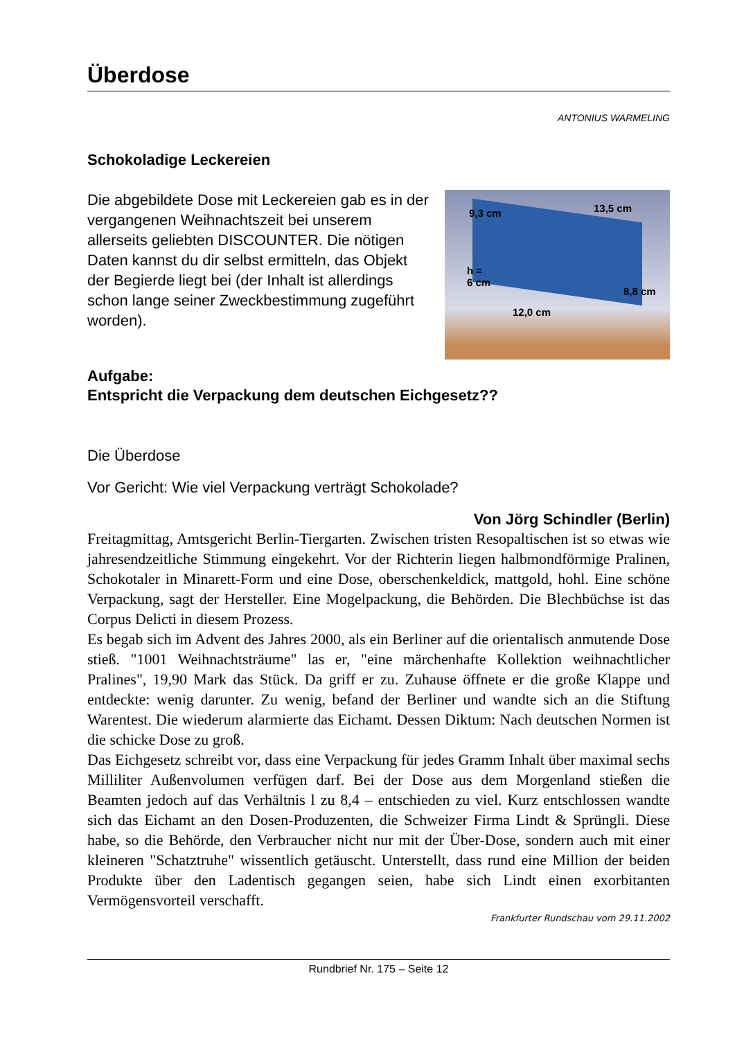Überdose
ANTONIUS WARMELING
Schokoladige Leckereien
Die abgebildete Dose mit Leckereien gab es in der vergangenen Weihnachtszeit bei unserem allerseits geliebten DISCOUNTER. Die nötigen Daten kannst du dir selbst ermitteln, das Objekt der Begierde liegt bei (der Inhalt ist allerdings schon lange seiner Zweckbestimmung zugeführt worden).
9,3 cm 13,5 cm
h =
6 cm
8,8 cm
12,0 cm
Aufgabe:
Entspricht die Verpackung dem deutschen Eichgesetz??
Die Überdose
Vor Gericht: Wie viel Verpackung verträgt Schokolade?
Von Jörg Schindler (Berlin)
Freitagmittag, Amtsgericht Berlin-Tiergarten. Zwischen tristen Resopaltischen ist so etwas wie jahresendzeitliche Stimmung eingekehrt. Vor der Richterin liegen halbmondförmige Pralinen, Schokotaler in Minarett-Form und eine Dose, oberschenkeldick, mattgold, hohl. Eine schöne Verpackung, sagt der Hersteller. Eine Mogelpackung, die Behörden. Die Blechbüchse ist das Corpus Delicti in diesem Prozess.
Es begab sich im Advent des Jahres 2000, als ein Berliner auf die orientalisch anmutende Dose stieß. "1001 Weihnachtsträume" las er, "eine märchenhafte Kollektion weihnachtlicher Pralines", 19,90 Mark das Stück. Da griff er zu. Zuhause öffnete er die große Klappe und entdeckte: wenig darunter. Zu wenig, befand der Berliner und wandte sich an die Stiftung Warentest. Die wiederum alarmierte das Eichamt. Dessen Diktum: Nach deutschen Normen ist die schicke Dose zu groß.
Das Eichgesetz schreibt vor, dass eine Verpackung für jedes Gramm Inhalt über maximal sechs Milliliter Außenvolumen verfügen darf. Bei der Dose aus dem Morgenland stießen die Beamten jedoch auf das Verhältnis l zu 8,4 – entschieden zu viel. Kurz entschlossen wandte sich das Eichamt an den Dosen-Produzenten, die Schweizer Firma Lindt & Sprüngli. Diese habe, so die Behörde, den Verbraucher nicht nur mit der Über-Dose, sondern auch mit einer kleineren "Schatztruhe" wissentlich getäuscht. Unterstellt, dass rund eine Million der beiden Produkte über den Ladentisch gegangen seien, habe sich Lindt einen exorbitanten Vermögensvorteil verschafft.
Frankfurter Rundschau vom 29.11.2002
Rundbrief Nr. 175 – Seite 12